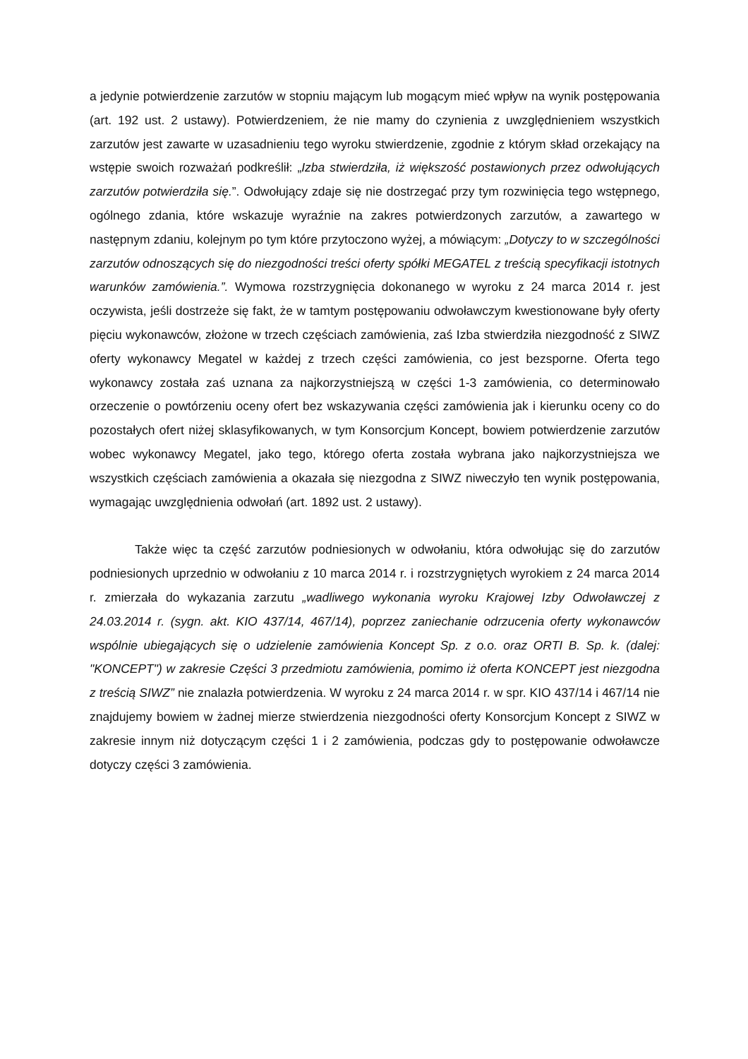a jedynie potwierdzenie zarzutów w stopniu mającym lub mogącym mieć wpływ na wynik postępowania (art. 192 ust. 2 ustawy). Potwierdzeniem, że nie mamy do czynienia z uwzględnieniem wszystkich zarzutów jest zawarte w uzasadnieniu tego wyroku stwierdzenie, zgodnie z którym skład orzekający na wstępie swoich rozważań podkreślił: „Izba stwierdziła, iż większość postawionych przez odwołujących zarzutów potwierdziła się.”. Odwołujący zdaje się nie dostrzegać przy tym rozwinięcia tego wstępnego, ogólnego zdania, które wskazuje wyraźnie na zakres potwierdzonych zarzutów, a zawartego w następnym zdaniu, kolejnym po tym które przytoczono wyżej, a mówiącym: „Dotyczy to w szczególności zarzutów odnoszących się do niezgodności treści oferty spółki MEGATEL z treścią specyfikacji istotnych warunków zamówienia.”. Wymowa rozstrzygnięcia dokonanego w wyroku z 24 marca 2014 r. jest oczywista, jeśli dostrzeże się fakt, że w tamtym postępowaniu odwoławczym kwestionowane były oferty pięciu wykonawców, złożone w trzech częściach zamówienia, zaś Izba stwierdziła niezgodność z SIWZ oferty wykonawcy Megatel w każdej z trzech części zamówienia, co jest bezsporne. Oferta tego wykonawcy została zaś uznana za najkorzystniejszą w części 1-3 zamówienia, co determinowało orzeczenie o powtórzeniu oceny ofert bez wskazywania części zamówienia jak i kierunku oceny co do pozostałych ofert niżej sklasyfikowanych, w tym Konsorcjum Koncept, bowiem potwierdzenie zarzutów wobec wykonawcy Megatel, jako tego, którego oferta została wybrana jako najkorzystniejsza we wszystkich częściach zamówienia a okazała się niezgodna z SIWZ niweczyło ten wynik postępowania, wymagając uwzględnienia odwołań (art. 1892 ust. 2 ustawy).
Także więc ta część zarzutów podniesionych w odwołaniu, która odwołując się do zarzutów podniesionych uprzednio w odwołaniu z 10 marca 2014 r. i rozstrzygniętych wyrokiem z 24 marca 2014 r. zmierzała do wykazania zarzutu „wadliwego wykonania wyroku Krajowej Izby Odwoławczej z 24.03.2014 r. (sygn. akt. KIO 437/14, 467/14), poprzez zaniechanie odrzucenia oferty wykonawców wspólnie ubiegających się o udzielenie zamówienia Koncept Sp. z o.o. oraz ORTI B. Sp. k. (dalej: "KONCEPT") w zakresie Części 3 przedmiotu zamówienia, pomimo iż oferta KONCEPT jest niezgodna z treścią SIWZ” nie znalazła potwierdzenia. W wyroku z 24 marca 2014 r. w spr. KIO 437/14 i 467/14 nie znajdujemy bowiem w żadnej mierze stwierdzenia niezgodności oferty Konsorcjum Koncept z SIWZ w zakresie innym niż dotyczącym części 1 i 2 zamówienia, podczas gdy to postępowanie odwoławcze dotyczy części 3 zamówienia.